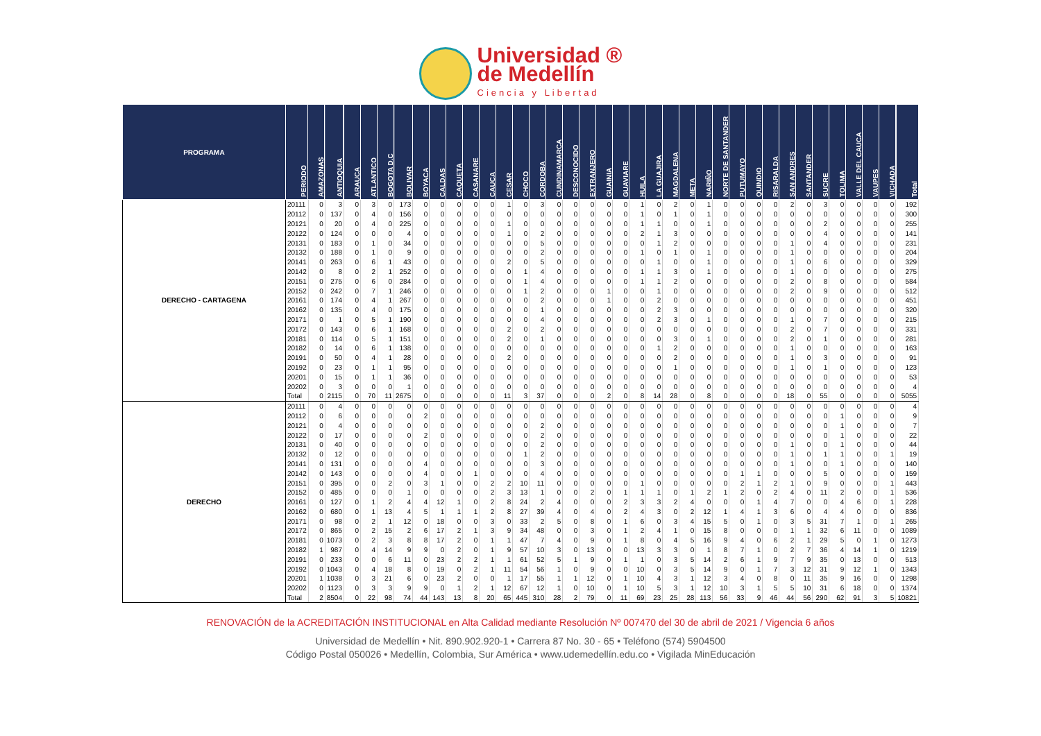Universidad ®
de Medellín
Ciencia y Libertad
| PROGRAMA | PERIODO | AMAZONAS | ANTIOQUIA | ARAUCA | ATLANTICO | BOGOTA D.C | BOLIVAR | BOYACA | CALDAS | CAQUETA | CASANARE | CAUCA | CESAR | CHOCO | CORDOBA | CUNDINAMARCA | DESCONOCIDO | EXTRANJERO | GUAINIA | GUAVIARE | HUILA | LA GUAJIRA | MAGDALENA | META | NARIÑO | NORTE DE SANTANDER | PUTUMAYO | QUINDIO | RISARALDA | SAN ANDRES | SANTANDER | SUCRE | TOLIMA | VALLE DEL CAUCA | VAUPES | VICHADA | Total |
| --- | --- | --- | --- | --- | --- | --- | --- | --- | --- | --- | --- | --- | --- | --- | --- | --- | --- | --- | --- | --- | --- | --- | --- | --- | --- | --- | --- | --- | --- | --- | --- | --- | --- | --- | --- | --- | --- |
| DERECHO - CARTAGENA | 20111 | 0 | 3 | 0 | 3 | 0 | 173 | 0 | 0 | 0 | 0 | 0 | 1 | 0 | 3 | 0 | 0 | 0 | 0 | 0 | 1 | 0 | 2 | 0 | 1 | 0 | 0 | 0 | 0 | 2 | 0 | 3 | 0 | 0 | 0 | 0 | 192 |
| | 20112 | 0 | 137 | 0 | 4 | 0 | 156 | 0 | 0 | 0 | 0 | 0 | 0 | 0 | 0 | 0 | 0 | 0 | 0 | 0 | 1 | 0 | 1 | 0 | 1 | 0 | 0 | 0 | 0 | 0 | 0 | 0 | 0 | 0 | 0 | 0 | 300 |
| | 20121 | 0 | 20 | 0 | 4 | 0 | 225 | 0 | 0 | 0 | 0 | 0 | 1 | 0 | 0 | 0 | 0 | 0 | 0 | 0 | 1 | 1 | 0 | 0 | 1 | 0 | 0 | 0 | 0 | 0 | 0 | 2 | 0 | 0 | 0 | 0 | 255 |
| | 20122 | 0 | 124 | 0 | 0 | 0 | 4 | 0 | 0 | 0 | 0 | 0 | 1 | 0 | 2 | 0 | 0 | 0 | 0 | 0 | 2 | 1 | 3 | 0 | 0 | 0 | 0 | 0 | 0 | 0 | 0 | 4 | 0 | 0 | 0 | 0 | 141 |
| | 20131 | 0 | 183 | 0 | 1 | 0 | 34 | 0 | 0 | 0 | 0 | 0 | 0 | 0 | 5 | 0 | 0 | 0 | 0 | 0 | 0 | 1 | 2 | 0 | 0 | 0 | 0 | 0 | 0 | 1 | 0 | 4 | 0 | 0 | 0 | 0 | 231 |
| | 20132 | 0 | 188 | 0 | 1 | 0 | 9 | 0 | 0 | 0 | 0 | 0 | 0 | 0 | 2 | 0 | 0 | 0 | 0 | 0 | 1 | 0 | 1 | 0 | 1 | 0 | 0 | 0 | 0 | 1 | 0 | 0 | 0 | 0 | 0 | 0 | 204 |
| | 20141 | 0 | 263 | 0 | 6 | 1 | 43 | 0 | 0 | 0 | 0 | 0 | 2 | 0 | 5 | 0 | 0 | 0 | 0 | 0 | 0 | 1 | 0 | 0 | 1 | 0 | 0 | 0 | 0 | 1 | 0 | 6 | 0 | 0 | 0 | 0 | 329 |
| | 20142 | 0 | 8 | 0 | 2 | 1 | 252 | 0 | 0 | 0 | 0 | 0 | 0 | 1 | 4 | 0 | 0 | 0 | 0 | 0 | 1 | 1 | 3 | 0 | 1 | 0 | 0 | 0 | 0 | 1 | 0 | 0 | 0 | 0 | 0 | 0 | 275 |
| | 20151 | 0 | 275 | 0 | 6 | 0 | 284 | 0 | 0 | 0 | 0 | 0 | 0 | 1 | 4 | 0 | 0 | 0 | 0 | 0 | 1 | 1 | 2 | 0 | 0 | 0 | 0 | 0 | 0 | 2 | 0 | 8 | 0 | 0 | 0 | 0 | 584 |
| | 20152 | 0 | 242 | 0 | 7 | 1 | 246 | 0 | 0 | 0 | 0 | 0 | 0 | 1 | 2 | 0 | 0 | 0 | 1 | 0 | 0 | 1 | 0 | 0 | 0 | 0 | 0 | 0 | 0 | 2 | 0 | 9 | 0 | 0 | 0 | 0 | 512 |
| | 20161 | 0 | 174 | 0 | 4 | 1 | 267 | 0 | 0 | 0 | 0 | 0 | 0 | 0 | 2 | 0 | 0 | 0 | 1 | 0 | 0 | 2 | 0 | 0 | 0 | 0 | 0 | 0 | 0 | 0 | 0 | 0 | 0 | 0 | 0 | 0 | 451 |
| | 20162 | 0 | 135 | 0 | 4 | 0 | 175 | 0 | 0 | 0 | 0 | 0 | 0 | 0 | 1 | 0 | 0 | 0 | 0 | 0 | 0 | 2 | 3 | 0 | 0 | 0 | 0 | 0 | 0 | 0 | 0 | 0 | 0 | 0 | 0 | 0 | 320 |
| | 20171 | 0 | 1 | 0 | 5 | 1 | 190 | 0 | 0 | 0 | 0 | 0 | 0 | 0 | 4 | 0 | 0 | 0 | 0 | 0 | 0 | 2 | 3 | 0 | 1 | 0 | 0 | 0 | 0 | 1 | 0 | 7 | 0 | 0 | 0 | 0 | 215 |
| | 20172 | 0 | 143 | 0 | 6 | 1 | 168 | 0 | 0 | 0 | 0 | 0 | 2 | 0 | 2 | 0 | 0 | 0 | 0 | 0 | 0 | 0 | 0 | 0 | 0 | 0 | 0 | 0 | 0 | 2 | 0 | 7 | 0 | 0 | 0 | 0 | 331 |
| | 20181 | 0 | 114 | 0 | 5 | 1 | 151 | 0 | 0 | 0 | 0 | 0 | 2 | 0 | 1 | 0 | 0 | 0 | 0 | 0 | 0 | 0 | 3 | 0 | 1 | 0 | 0 | 0 | 0 | 2 | 0 | 1 | 0 | 0 | 0 | 0 | 281 |
| | 20182 | 0 | 14 | 0 | 6 | 1 | 138 | 0 | 0 | 0 | 0 | 0 | 0 | 0 | 0 | 0 | 0 | 0 | 0 | 0 | 0 | 1 | 2 | 0 | 0 | 0 | 0 | 0 | 0 | 1 | 0 | 0 | 0 | 0 | 0 | 0 | 163 |
| | 20191 | 0 | 50 | 0 | 4 | 1 | 28 | 0 | 0 | 0 | 0 | 0 | 2 | 0 | 0 | 0 | 0 | 0 | 0 | 0 | 0 | 0 | 2 | 0 | 0 | 0 | 0 | 0 | 0 | 1 | 0 | 3 | 0 | 0 | 0 | 0 | 91 |
| | 20192 | 0 | 23 | 0 | 1 | 1 | 95 | 0 | 0 | 0 | 0 | 0 | 0 | 0 | 0 | 0 | 0 | 0 | 0 | 0 | 0 | 0 | 1 | 0 | 0 | 0 | 0 | 0 | 0 | 1 | 0 | 1 | 0 | 0 | 0 | 0 | 123 |
| | 20201 | 0 | 15 | 0 | 1 | 1 | 36 | 0 | 0 | 0 | 0 | 0 | 0 | 0 | 0 | 0 | 0 | 0 | 0 | 0 | 0 | 0 | 0 | 0 | 0 | 0 | 0 | 0 | 0 | 0 | 0 | 0 | 0 | 0 | 0 | 0 | 53 |
| | 20202 | 0 | 3 | 0 | 0 | 0 | 1 | 0 | 0 | 0 | 0 | 0 | 0 | 0 | 0 | 0 | 0 | 0 | 0 | 0 | 0 | 0 | 0 | 0 | 0 | 0 | 0 | 0 | 0 | 0 | 0 | 0 | 0 | 0 | 0 | 0 | 4 |
| | Total | 0 | 2115 | 0 | 70 | 11 | 2675 | 0 | 0 | 0 | 0 | 0 | 11 | 3 | 37 | 0 | 0 | 0 | 2 | 0 | 8 | 14 | 28 | 0 | 8 | 0 | 0 | 0 | 0 | 18 | 0 | 55 | 0 | 0 | 0 | 0 | 5055 |
| DERECHO | 20111 | 0 | 4 | 0 | 0 | 0 | 0 | 0 | 0 | 0 | 0 | 0 | 0 | 0 | 0 | 0 | 0 | 0 | 0 | 0 | 0 | 0 | 0 | 0 | 0 | 0 | 0 | 0 | 0 | 0 | 0 | 0 | 0 | 0 | 0 | 0 | 4 |
| | 20112 | 0 | 6 | 0 | 0 | 0 | 0 | 2 | 0 | 0 | 0 | 0 | 0 | 0 | 0 | 0 | 0 | 0 | 0 | 0 | 0 | 0 | 0 | 0 | 0 | 0 | 0 | 0 | 0 | 0 | 0 | 0 | 1 | 0 | 0 | 0 | 9 |
| | 20121 | 0 | 4 | 0 | 0 | 0 | 0 | 0 | 0 | 0 | 0 | 0 | 0 | 0 | 2 | 0 | 0 | 0 | 0 | 0 | 0 | 0 | 0 | 0 | 0 | 0 | 0 | 0 | 0 | 0 | 0 | 0 | 1 | 0 | 0 | 0 | 7 |
| | 20122 | 0 | 17 | 0 | 0 | 0 | 0 | 2 | 0 | 0 | 0 | 0 | 0 | 0 | 2 | 0 | 0 | 0 | 0 | 0 | 0 | 0 | 0 | 0 | 0 | 0 | 0 | 0 | 0 | 0 | 0 | 0 | 1 | 0 | 0 | 0 | 22 |
| | 20131 | 0 | 40 | 0 | 0 | 0 | 0 | 0 | 0 | 0 | 0 | 0 | 0 | 0 | 2 | 0 | 0 | 0 | 0 | 0 | 0 | 0 | 0 | 0 | 0 | 0 | 0 | 0 | 0 | 1 | 0 | 0 | 1 | 0 | 0 | 0 | 44 |
| | 20132 | 0 | 12 | 0 | 0 | 0 | 0 | 0 | 0 | 0 | 0 | 0 | 0 | 1 | 2 | 0 | 0 | 0 | 0 | 0 | 0 | 0 | 0 | 0 | 0 | 0 | 0 | 0 | 0 | 1 | 0 | 1 | 1 | 0 | 0 | 1 | 19 |
| | 20141 | 0 | 131 | 0 | 0 | 0 | 0 | 4 | 0 | 0 | 0 | 0 | 0 | 0 | 3 | 0 | 0 | 0 | 0 | 0 | 0 | 0 | 0 | 0 | 0 | 0 | 0 | 0 | 0 | 1 | 0 | 0 | 1 | 0 | 0 | 0 | 140 |
| | 20142 | 0 | 143 | 0 | 0 | 0 | 0 | 4 | 0 | 0 | 1 | 0 | 0 | 0 | 4 | 0 | 0 | 0 | 0 | 0 | 0 | 0 | 0 | 0 | 0 | 0 | 1 | 1 | 0 | 0 | 0 | 5 | 0 | 0 | 0 | 0 | 159 |
| | 20151 | 0 | 395 | 0 | 0 | 2 | 0 | 3 | 1 | 0 | 0 | 2 | 2 | 10 | 11 | 0 | 0 | 0 | 0 | 0 | 1 | 0 | 0 | 0 | 0 | 0 | 2 | 1 | 2 | 1 | 0 | 9 | 0 | 0 | 0 | 1 | 443 |
| | 20152 | 0 | 485 | 0 | 0 | 0 | 1 | 0 | 0 | 0 | 0 | 2 | 3 | 13 | 1 | 0 | 0 | 2 | 0 | 1 | 1 | 1 | 0 | 1 | 2 | 1 | 2 | 0 | 2 | 4 | 0 | 11 | 2 | 0 | 0 | 1 | 536 |
| | 20161 | 0 | 127 | 0 | 1 | 2 | 4 | 4 | 12 | 1 | 0 | 2 | 8 | 24 | 2 | 4 | 0 | 0 | 0 | 2 | 3 | 3 | 2 | 4 | 0 | 0 | 0 | 1 | 4 | 7 | 0 | 0 | 4 | 6 | 0 | 1 | 228 |
| | 20162 | 0 | 680 | 0 | 1 | 13 | 4 | 5 | 1 | 1 | 1 | 2 | 8 | 27 | 39 | 4 | 0 | 4 | 0 | 2 | 4 | 3 | 0 | 2 | 12 | 1 | 4 | 1 | 3 | 6 | 0 | 4 | 4 | 0 | 0 | 0 | 836 |
| | 20171 | 0 | 98 | 0 | 2 | 1 | 12 | 0 | 18 | 0 | 0 | 3 | 0 | 33 | 2 | 5 | 0 | 8 | 0 | 1 | 6 | 0 | 3 | 4 | 15 | 5 | 0 | 1 | 0 | 3 | 5 | 31 | 7 | 1 | 0 | 1 | 265 |
| | 20172 | 0 | 865 | 0 | 2 | 15 | 2 | 6 | 17 | 2 | 1 | 3 | 9 | 34 | 48 | 0 | 0 | 3 | 0 | 1 | 2 | 4 | 1 | 0 | 15 | 8 | 0 | 0 | 0 | 1 | 1 | 32 | 6 | 11 | 0 | 0 | 1089 |
| | 20181 | 0 | 1073 | 0 | 2 | 3 | 8 | 8 | 17 | 2 | 0 | 1 | 1 | 47 | 7 | 4 | 0 | 9 | 0 | 1 | 8 | 0 | 4 | 5 | 16 | 9 | 4 | 0 | 6 | 2 | 1 | 29 | 5 | 0 | 1 | 0 | 1273 |
| | 20182 | 1 | 987 | 0 | 4 | 14 | 9 | 9 | 0 | 2 | 0 | 1 | 9 | 57 | 10 | 3 | 0 | 13 | 0 | 0 | 13 | 3 | 3 | 0 | 1 | 8 | 7 | 1 | 0 | 2 | 7 | 36 | 4 | 14 | 1 | 0 | 1219 |
| | 20191 | 0 | 233 | 0 | 0 | 6 | 11 | 0 | 23 | 2 | 2 | 1 | 1 | 61 | 52 | 5 | 1 | 9 | 0 | 1 | 1 | 0 | 3 | 5 | 14 | 2 | 6 | 1 | 9 | 7 | 9 | 35 | 0 | 13 | 0 | 0 | 513 |
| | 20192 | 0 | 1043 | 0 | 4 | 18 | 8 | 0 | 19 | 0 | 2 | 1 | 11 | 54 | 56 | 1 | 0 | 9 | 0 | 0 | 10 | 0 | 3 | 5 | 14 | 9 | 0 | 1 | 7 | 3 | 12 | 31 | 9 | 12 | 1 | 0 | 1343 |
| | 20201 | 1 | 1038 | 0 | 3 | 21 | 6 | 0 | 23 | 2 | 0 | 0 | 1 | 17 | 55 | 1 | 1 | 12 | 0 | 1 | 10 | 4 | 3 | 1 | 12 | 3 | 4 | 0 | 8 | 0 | 11 | 35 | 9 | 16 | 0 | 0 | 1298 |
| | 20202 | 0 | 1123 | 0 | 3 | 3 | 9 | 9 | 0 | 1 | 2 | 1 | 12 | 67 | 12 | 1 | 0 | 10 | 0 | 1 | 10 | 5 | 3 | 1 | 12 | 10 | 3 | 1 | 5 | 5 | 10 | 31 | 6 | 18 | 0 | 0 | 1374 |
| | Total | 2 | 8504 | 0 | 22 | 98 | 74 | 44 | 143 | 13 | 8 | 20 | 65 | 445 | 310 | 28 | 2 | 79 | 0 | 11 | 69 | 23 | 25 | 28 | 113 | 56 | 33 | 9 | 46 | 44 | 56 | 290 | 62 | 91 | 3 | 5 | 10821 |
RENOVACIÓN de la ACREDITACIÓN INSTITUCIONAL en Alta Calidad mediante Resolución Nº 007470 del 30 de abril de 2021 / Vigencia 6 años
Universidad de Medellín • Nit. 890.902.920-1 • Carrera 87 No. 30 - 65 • Teléfono (574) 5904500
Código Postal 050026 • Medellín, Colombia, Sur América • www.udemedellín.edu.co • Vigilada MinEducación